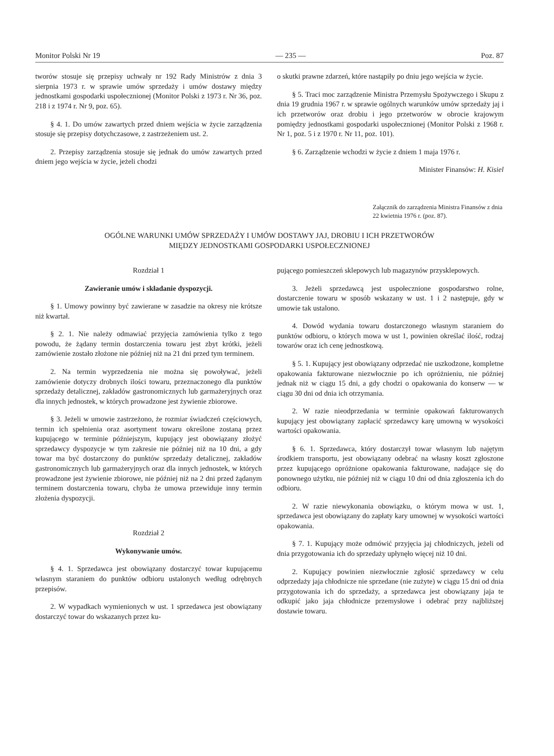Monitor Polski Nr 19 — 235 — Poz. 87
tworów stosuje się przepisy uchwały nr 192 Rady Ministrów z dnia 3 sierpnia 1973 r. w sprawie umów sprzedaży i umów dostawy między jednostkami gospodarki uspołecznionej (Monitor Polski z 1973 r. Nr 36, poz. 218 i z 1974 r. Nr 9, poz. 65).
§ 4. 1. Do umów zawartych przed dniem wejścia w życie zarządzenia stosuje się przepisy dotychczasowe, z zastrzeżeniem ust. 2.
2. Przepisy zarządzenia stosuje się jednak do umów zawartych przed dniem jego wejścia w życie, jeżeli chodzi
o skutki prawne zdarzeń, które nastąpiły po dniu jego wejścia w życie.
§ 5. Traci moc zarządzenie Ministra Przemysłu Spożywczego i Skupu z dnia 19 grudnia 1967 r. w sprawie ogólnych warunków umów sprzedaży jaj i ich przetworów oraz drobiu i jego przetworów w obrocie krajowym pomiędzy jednostkami gospodarki uspołecznionej (Monitor Polski z 1968 r. Nr 1, poz. 5 i z 1970 r. Nr 11, poz. 101).
§ 6. Zarządzenie wchodzi w życie z dniem 1 maja 1976 r.
Minister Finansów: H. Kisiel
Załącznik do zarządzenia Ministra Finansów z dnia 22 kwietnia 1976 r. (poz. 87).
OGÓLNE WARUNKI UMÓW SPRZEDAŻY I UMÓW DOSTAWY JAJ, DROBIU I ICH PRZETWORÓW
MIĘDZY JEDNOSTKAMI GOSPODARKI USPOŁECZNIONEJ
Rozdział 1
Zawieranie umów i składanie dyspozycji.
§ 1. Umowy powinny być zawierane w zasadzie na okresy nie krótsze niż kwartał.
§ 2. 1. Nie należy odmawiać przyjęcia zamówienia tylko z tego powodu, że żądany termin dostarczenia towaru jest zbyt krótki, jeżeli zamówienie zostało złożone nie później niż na 21 dni przed tym terminem.
2. Na termin wyprzedzenia nie można się powoływać, jeżeli zamówienie dotyczy drobnych ilości towaru, przeznaczonego dla punktów sprzedaży detalicznej, zakładów gastronomicznych lub garmażeryjnych oraz dla innych jednostek, w których prowadzone jest żywienie zbiorowe.
§ 3. Jeżeli w umowie zastrzeżono, że rozmiar świadczeń częściowych, termin ich spełnienia oraz asortyment towaru określone zostaną przez kupującego w terminie późniejszym, kupujący jest obowiązany złożyć sprzedawcy dyspozycje w tym zakresie nie później niż na 10 dni, a gdy towar ma być dostarczony do punktów sprzedaży detalicznej, zakładów gastronomicznych lub garmażeryjnych oraz dla innych jednostek, w których prowadzone jest żywienie zbiorowe, nie później niż na 2 dni przed żądanym terminem dostarczenia towaru, chyba że umowa przewiduje inny termin złożenia dyspozycji.
Rozdział 2
Wykonywanie umów.
§ 4. 1. Sprzedawca jest obowiązany dostarczyć towar kupującemu własnym staraniem do punktów odbioru ustalonych według odrębnych przepisów.
2. W wypadkach wymienionych w ust. 1 sprzedawca jest obowiązany dostarczyć towar do wskazanych przez ku-
pującego pomieszczeń sklepowych lub magazynów przysklepowych.
3. Jeżeli sprzedawcą jest uspołecznione gospodarstwo rolne, dostarczenie towaru w sposób wskazany w ust. 1 i 2 następuje, gdy w umowie tak ustalono.
4. Dowód wydania towaru dostarczonego własnym staraniem do punktów odbioru, o których mowa w ust 1, powinien określać ilość, rodzaj towarów oraz ich cenę jednostkową.
§ 5. 1. Kupujący jest obowiązany odprzedać nie uszkodzone, kompletne opakowania fakturowane niezwłocznie po ich opróżnieniu, nie później jednak niż w ciągu 15 dni, a gdy chodzi o opakowania do konserw — w ciągu 30 dni od dnia ich otrzymania.
2. W razie nieodprzedania w terminie opakowań fakturowanych kupujący jest obowiązany zapłacić sprzedawcy karę umowną w wysokości wartości opakowania.
§ 6. 1. Sprzedawca, który dostarczył towar własnym lub najętym środkiem transportu, jest obowiązany odebrać na własny koszt zgłoszone przez kupującego opróżnione opakowania fakturowane, nadające się do ponownego użytku, nie później niż w ciągu 10 dni od dnia zgłoszenia ich do odbioru.
2. W razie niewykonania obowiązku, o którym mowa w ust. 1, sprzedawca jest obowiązany do zapłaty kary umownej w wysokości wartości opakowania.
§ 7. 1. Kupujący może odmówić przyjęcia jaj chłodniczych, jeżeli od dnia przygotowania ich do sprzedaży upłynęło więcej niż 10 dni.
2. Kupujący powinien niezwłocznie zgłosić sprzedawcy w celu odprzedaży jaja chłodnicze nie sprzedane (nie zużyte) w ciągu 15 dni od dnia przygotowania ich do sprzedaży, a sprzedawca jest obowiązany jaja te odkupić jako jaja chłodnicze przemysłowe i odebrać przy najbliższej dostawie towaru.